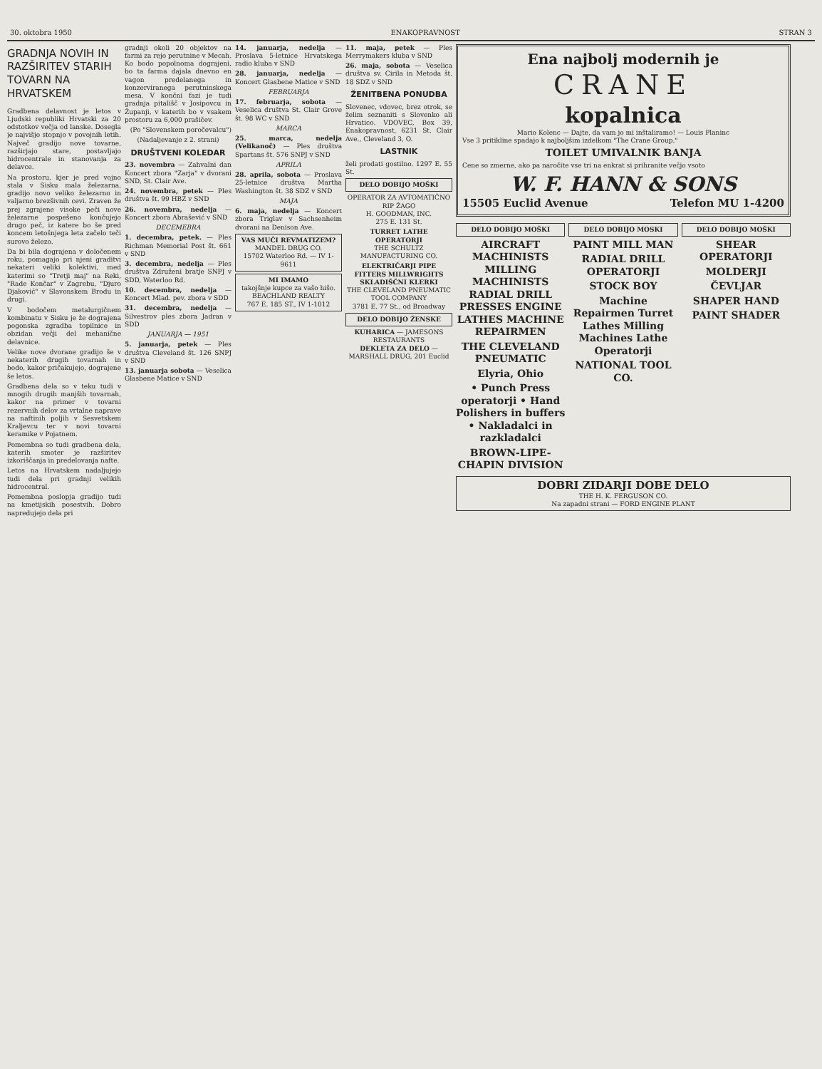30. oktobra 1950 ENAKOPRAVNOST STRAN 3
GRADNJA NOVIH IN RAZŠIRITEV STARIH TOVARN NA HRVATSKEM
Gradbena delavnost je letos v Ljudski republiki Hrvatski za 20 odstotkov večja od lanske. Dosegla je najvišjo stopnjo v povojnih letih. Največ gradijo nove tovarne, razširjajo stare, postavljajo hidrocentrale in stanovanja za delavce.
Na prostoru, kjer je pred vojno stala v Sisku mala železarna, gradijo novo veliko železarno in valjarno brezšivnih cevi. Zraven že prej zgrajene visoke peči nove železarne pospešeno končujejo drugo peč, iz katere bo še pred koncem letošnjega leta začelo teči surovo železo.
Da bi bila dograjena v določenem roku, pomagajo pri njeni graditvi nekateri veliki kolektivi, med katerimi so "Tretji maj" na Reki, "Rade Končar" v Zagrebu, "Djuro Djaković" v Slavonskem Brodu in drugi.
V bodočem metalurgičnem kombinatu v Sisku je že dograjena pogonska zgradba topilnice in obzidan večji del mehanične delavnice.
Velike nove dvorane gradijo še v nekaterih drugih tovarnah in bodo, kakor pričakujejo, dograjene še letos.
Gradbena dela so v teku tudi v mnogih drugih manjših tovarnah, kakor na primer v tovarni rezervnih delov za vrtalne naprave na naftinih poljih v Sesvetskem Kraljevcu ter v novi tovarni keramike v Pojatnem.
Pomembna so tudi gradbena dela, katerih smoter je razširitev izkoriščanja in predelovanja nafte.
Letos na Hrvatskem nadaljujejo tudi dela pri gradnji velikih hidrocentral.
Pomembna poslopja gradijo tudi na kmetijskih posestvih. Dobro napredujejo dela pri
gradnji okoli 20 objektov na farmi za rejo perutnine v Mecah. Ko bodo popolnoma dograjeni, bo ta farma dajala dnevno en vagon predelanega in konzerviranega perutninskega mesa. V končni fazi je tudi gradnja pitališč v Josipovcu in Županji, v katerih bo v vsakem prostoru za 6,000 prašičev.
(Po "Slovenskem poročevalcu")
(Nadaljevanje z 2. strani)
DRUŠTVENI KOLEDAR
23. novembra — Zahvalni dan Koncert zbora "Zarja" v dvorani SND, St. Clair Ave.
24. novembra, petek — Ples društva št. 99 HBZ v SND
26. novembra, nedelja — Koncert zbora Abrašević v SND
DECEMEBRA
1. decembra, petek. — Ples Richman Memorial Post št. 661 v SND
3. decembra, nedelja — Ples društva Združeni bratje SNPJ v SDD, Waterloo Rd.
10. decembra, nedelja — Koncert Mlad. pev. zbora v SDD
31. decembra, nedelja — Silvestrov ples zbora Jadran v SDD
JANUARJA — 1951
5. januarja, petek — Ples društva Cleveland št. 126 SNPJ v SND
13. januarja sobota — Veselica Glasbene Matice v SND
14. januarja, nedelja — Proslava 5-letnice Hrvatskega radio kluba v SND
28. januarja, nedelja — Koncert Glasbene Matice v SND
FEBRUARJA
17. februarja, sobota — Veselica društva St. Clair Grove št. 98 WC v SND
MARCA
25. marca, nedelja (Velikanoč) — Ples društva Spartans št. 576 SNPJ v SND
APRILA
28. aprila, sobota — Proslava 25-letnice društva Martha Washington št. 38 SDZ v SND
MAJA
6. maja, nedelja — Koncert zbora Triglav v Sachsenheim dvorani na Denison Ave.
VAS MUČI REVMATIZEM?
MANDEL DRUG CO.
15702 Waterloo Rd. — IV 1-9611
MI IMAMO
takojšnje kupce za vašo hišo.
BEACHLAND REALTY
767 E. 185 ST., IV 1-1012
11. maja, petek — Ples Merrymakers kluba v SND
26. maja, sobota — Veselica društva sv. Cirila in Metoda št. 18 SDZ v SND
ŽENITBENA PONUDBA
Slovenec, vdovec, brez otrok, se želim seznaniti s Slovenko ali Hrvatico. VDOVEC, Box 39, Enakopravnost, 6231 St. Clair Ave., Cleveland 3, O.
LASTNIK
želi prodati gostilno. 1297 E. 55 St.
DELO DOBIJO MOŠKI
OPERATOR ZA AVTOMATIČNO RIP ŽAGO
H. GOODMAN, INC.
275 E. 131 St.
TURRET LATHE OPERATORJI
THE SCHULTZ MANUFACTURING CO.
ELEKTRIČARJI PIPE FITTERS MILLWRIGHTS SKLADIŠČNI KLERKI
THE CLEVELAND PNEUMATIC TOOL COMPANY
3781 E. 77 St., od Broadway
DELO DOBIJO ŽENSKE
KUHARICA — JAMESONS RESTAURANTS
DEKLETA ZA DELO — MARSHALL DRUG, 201 Euclid
Ena najbolj modernih je
CRANE
kopalnica
Mario Kolenc — Dajte, da vam jo mi inštaliramo! — Louis Planinc
Vse 3 pritikline spadajo k najboljšim izdelkom "The Crane Group."
TOILET UMIVALNIK BANJA
Cene so zmerne, ako pa naročite vse tri na enkrat si prihranite večjo vsoto
W. F. HANN & SONS
15505 Euclid Avenue Telefon MU 1-4200
DELO DOBIJO MOŠKI
AIRCRAFT MACHINISTS MILLING MACHINISTS RADIAL DRILL PRESSES ENGINE LATHES MACHINE REPAIRMEN
THE CLEVELAND PNEUMATIC
Elyria, Ohio
• Punch Press operatorji • Hand Polishers in buffers • Nakladalci in razkladalci
BROWN-LIPE-CHAPIN DIVISION
DELO DOBIJO MOSKI
PAINT MILL MAN
RADIAL DRILL OPERATORJI
STOCK BOY
Machine Repairmen Turret Lathes Milling Machines Lathe Operatorji
NATIONAL TOOL CO.
DELO DOBIJO MOŠKI
SHEAR OPERATORJI
MOLDERJI
ČEVLJAR
SHAPER HAND
PAINT SHADER
DOBRI ZIDARJI DOBE DELO
THE H. K. FERGUSON CO.
Na zapadni strani — FORD ENGINE PLANT